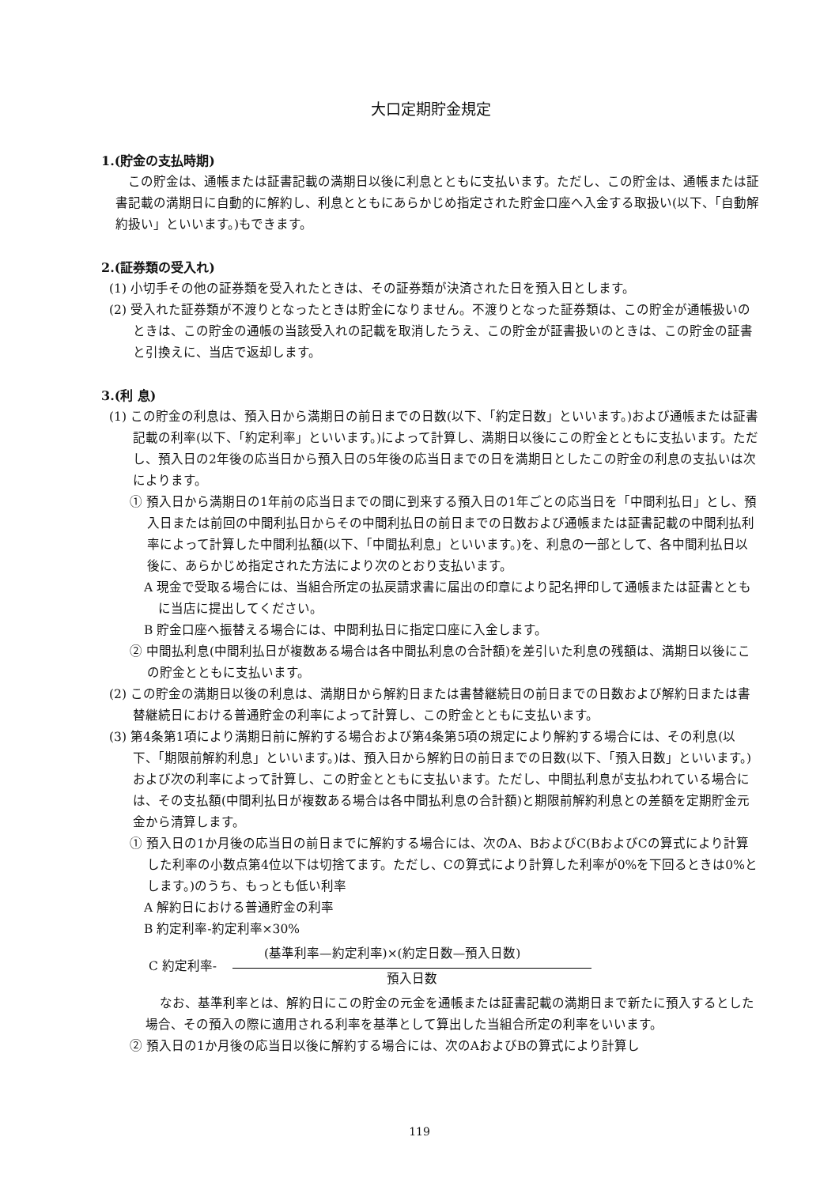大口定期貯金規定
1.(貯金の支払時期)
この貯金は、通帳または証書記載の満期日以後に利息とともに支払います。ただし、この貯金は、通帳または証書記載の満期日に自動的に解約し、利息とともにあらかじめ指定された貯金口座へ入金する取扱い(以下、「自動解約扱い」といいます。)もできます。
2.(証券類の受入れ)
(1) 小切手その他の証券類を受入れたときは、その証券類が決済された日を預入日とします。
(2) 受入れた証券類が不渡りとなったときは貯金になりません。不渡りとなった証券類は、この貯金が通帳扱いのときは、この貯金の通帳の当該受入れの記載を取消したうえ、この貯金が証書扱いのときは、この貯金の証書と引換えに、当店で返却します。
3.(利 息)
(1) この貯金の利息は、預入日から満期日の前日までの日数(以下、「約定日数」といいます。)および通帳または証書記載の利率(以下、「約定利率」といいます。)によって計算し、満期日以後にこの貯金とともに支払います。ただし、預入日の2年後の応当日から預入日の5年後の応当日までの日を満期日としたこの貯金の利息の支払いは次によります。
① 預入日から満期日の1年前の応当日までの間に到来する預入日の1年ごとの応当日を「中間利払日」とし、預入日または前回の中間利払日からその中間利払日の前日までの日数および通帳または証書記載の中間利払利率によって計算した中間利払額(以下、「中間払利息」といいます。)を、利息の一部として、各中間利払日以後に、あらかじめ指定された方法により次のとおり支払います。
A 現金で受取る場合には、当組合所定の払戻請求書に届出の印章により記名押印して通帳または証書とともに当店に提出してください。
B 貯金口座へ振替える場合には、中間利払日に指定口座に入金します。
② 中間払利息(中間利払日が複数ある場合は各中間払利息の合計額)を差引いた利息の残額は、満期日以後にこの貯金とともに支払います。
(2) この貯金の満期日以後の利息は、満期日から解約日または書替継続日の前日までの日数および解約日または書替継続日における普通貯金の利率によって計算し、この貯金とともに支払います。
(3) 第4条第1項により満期日前に解約する場合および第4条第5項の規定により解約する場合には、その利息(以下、「期限前解約利息」といいます。)は、預入日から解約日の前日までの日数(以下、「預入日数」といいます。)および次の利率によって計算し、この貯金とともに支払います。ただし、中間払利息が支払われている場合には、その支払額(中間利払日が複数ある場合は各中間払利息の合計額)と期限前解約利息との差額を定期貯金元金から清算します。
① 預入日の1か月後の応当日の前日までに解約する場合には、次のA、BおよびC(BおよびCの算式により計算した利率の小数点第4位以下は切捨てます。ただし、Cの算式により計算した利率が0%を下回るときは0%とします。)のうち、もっとも低い利率
A 解約日における普通貯金の利率
B 約定利率-約定利率×30%
C 約定利率-
(基準利率—約定利率)×(約定日数—預入日数)
預入日数
なお、基準利率とは、解約日にこの貯金の元金を通帳または証書記載の満期日まで新たに預入するとした場合、その預入の際に適用される利率を基準として算出した当組合所定の利率をいいます。
② 預入日の1か月後の応当日以後に解約する場合には、次のAおよびBの算式により計算し
119